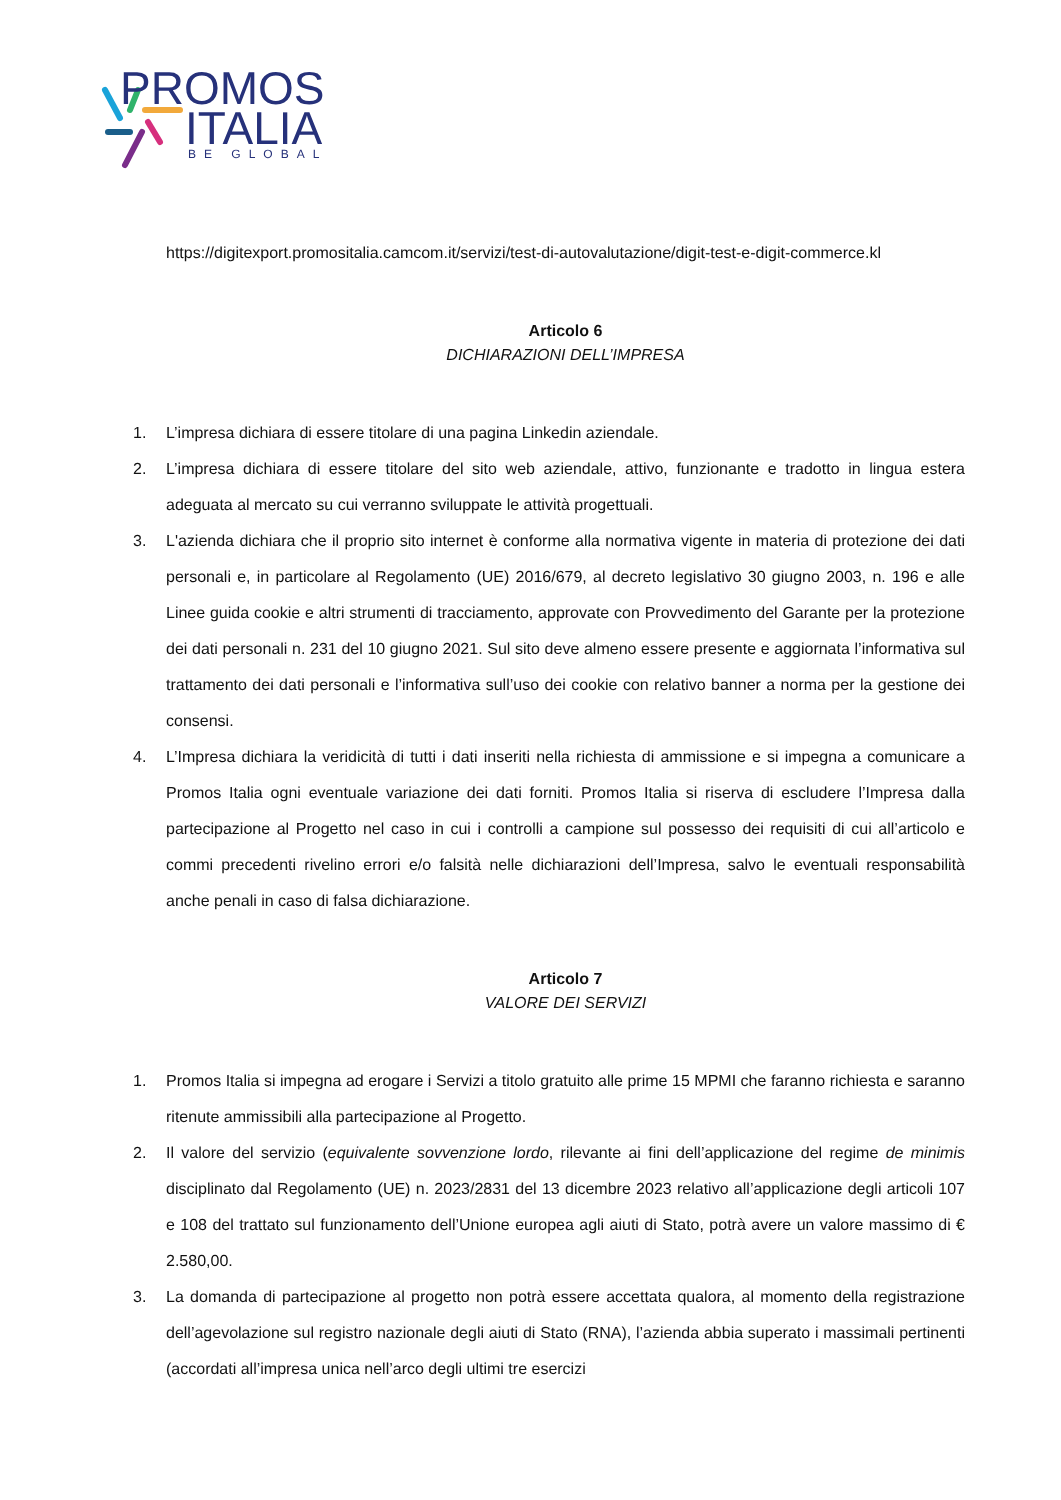PROMOS
ITALIA
BE GLOBAL
https://digitexport.promositalia.camcom.it/servizi/test-di-autovalutazione/digit-test-e-digit-commerce.kl
Articolo 6
DICHIARAZIONI DELL’IMPRESA
1. L’impresa dichiara di essere titolare di una pagina Linkedin aziendale.
2. L’impresa dichiara di essere titolare del sito web aziendale, attivo, funzionante e tradotto in lingua estera adeguata al mercato su cui verranno sviluppate le attività progettuali.
3. L'azienda dichiara che il proprio sito internet è conforme alla normativa vigente in materia di protezione dei dati personali e, in particolare al Regolamento (UE) 2016/679, al decreto legislativo 30 giugno 2003, n. 196 e alle Linee guida cookie e altri strumenti di tracciamento, approvate con Provvedimento del Garante per la protezione dei dati personali n. 231 del 10 giugno 2021. Sul sito deve almeno essere presente e aggiornata l’informativa sul trattamento dei dati personali e l’informativa sull’uso dei cookie con relativo banner a norma per la gestione dei consensi.
4. L’Impresa dichiara la veridicità di tutti i dati inseriti nella richiesta di ammissione e si impegna a comunicare a Promos Italia ogni eventuale variazione dei dati forniti. Promos Italia si riserva di escludere l’Impresa dalla partecipazione al Progetto nel caso in cui i controlli a campione sul possesso dei requisiti di cui all’articolo e commi precedenti rivelino errori e/o falsità nelle dichiarazioni dell’Impresa, salvo le eventuali responsabilità anche penali in caso di falsa dichiarazione.
Articolo 7
VALORE DEI SERVIZI
1. Promos Italia si impegna ad erogare i Servizi a titolo gratuito alle prime 15 MPMI che faranno richiesta e saranno ritenute ammissibili alla partecipazione al Progetto.
2. Il valore del servizio (equivalente sovvenzione lordo, rilevante ai fini dell’applicazione del regime de minimis disciplinato dal Regolamento (UE) n. 2023/2831 del 13 dicembre 2023 relativo all’applicazione degli articoli 107 e 108 del trattato sul funzionamento dell’Unione europea agli aiuti di Stato, potrà avere un valore massimo di € 2.580,00.
3. La domanda di partecipazione al progetto non potrà essere accettata qualora, al momento della registrazione dell’agevolazione sul registro nazionale degli aiuti di Stato (RNA), l’azienda abbia superato i massimali pertinenti (accordati all’impresa unica nell’arco degli ultimi tre esercizi